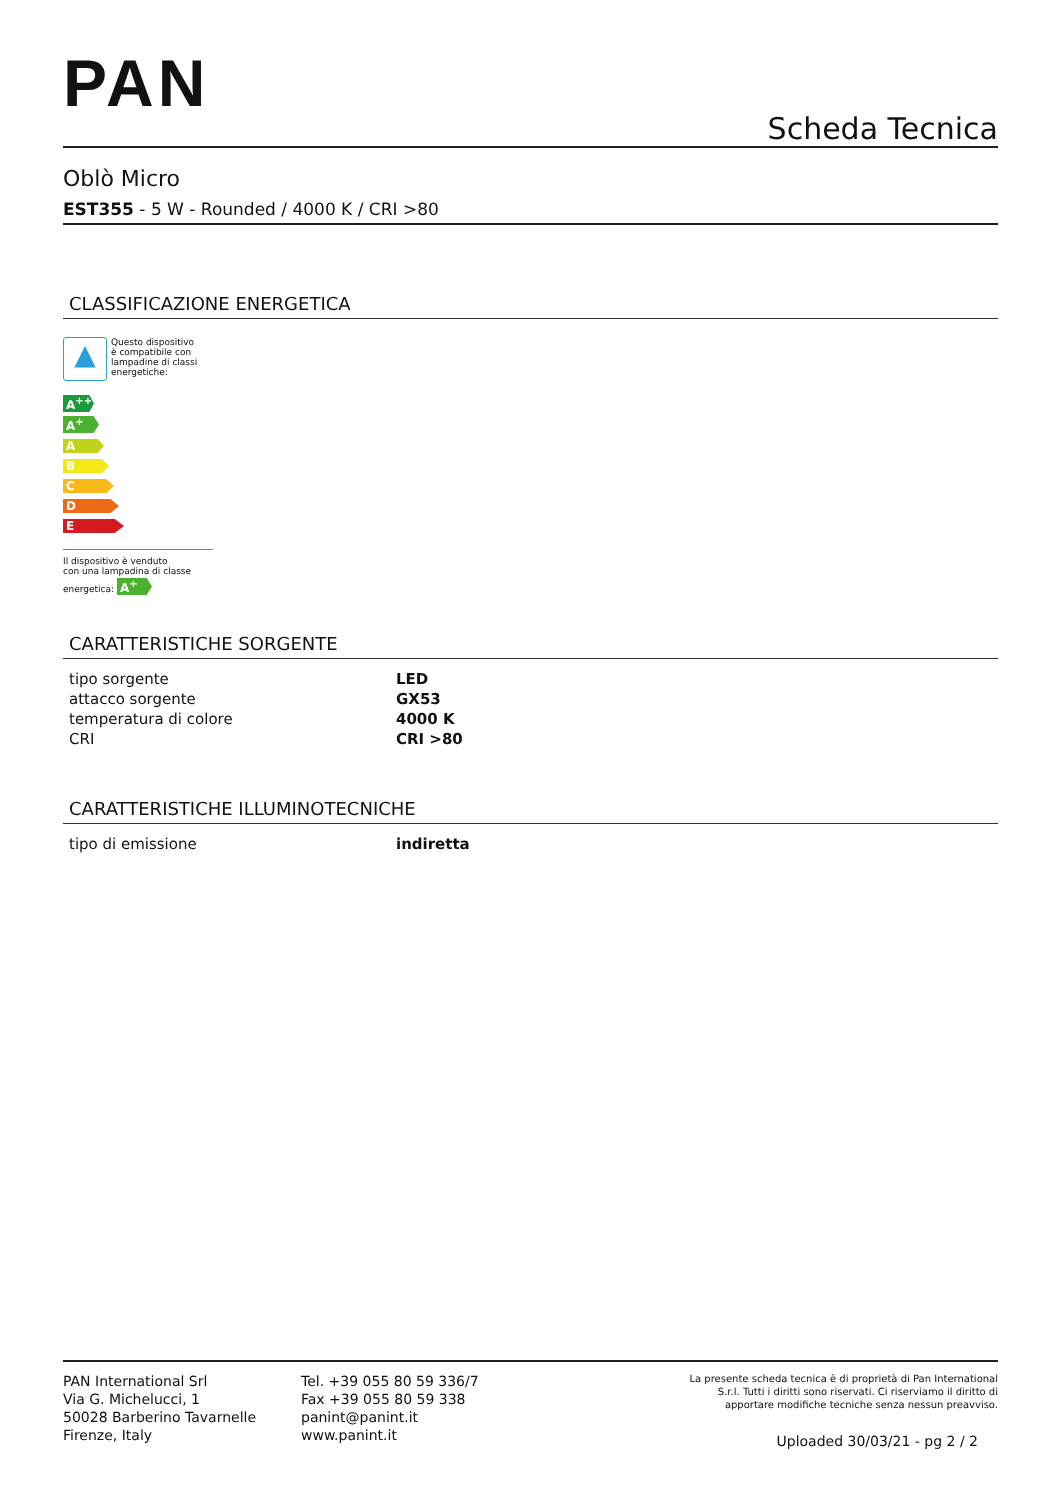PAN
Scheda Tecnica
Oblò Micro
EST355 - 5 W - Rounded / 4000 K / CRI >80
CLASSIFICAZIONE ENERGETICA
▲
Questo dispositivo
è compatibile con
lampadine di classi
energetiche:
A<sup>++</sup>
A<sup>+</sup>
A
B
C
D
E
Il dispositivo è venduto
con una lampadina di classe
energetica: A<sup>+</sup>
CARATTERISTICHE SORGENTE
| tipo sorgente | LED |
| attacco sorgente | GX53 |
| temperatura di colore | 4000 K |
| CRI | CRI >80 |
CARATTERISTICHE ILLUMINOTECNICHE
| tipo di emissione | indiretta |
PAN International Srl
Via G. Michelucci, 1
50028 Barberino Tavarnelle
Firenze, Italy
Tel. +39 055 80 59 336/7
Fax +39 055 80 59 338
panint@panint.it
www.panint.it
La presente scheda tecnica è di proprietà di Pan International
S.r.l. Tutti i diritti sono riservati. Ci riserviamo il diritto di
apportare modifiche tecniche senza nessun preavviso.
Uploaded 30/03/21 - pg 2 / 2